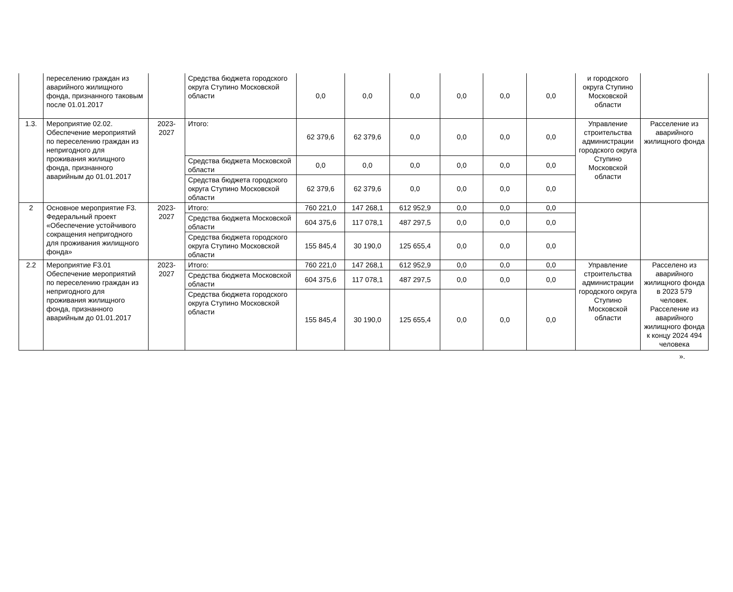| | переселению граждан из аварийного жилищного фонда, признанного таковым после 01.01.2017 | | Средства бюджета городского округа Ступино Московской области | 0,0 | 0,0 | 0,0 | 0,0 | 0,0 | 0,0 | и городского округа Ступино Московской области | |
| 1.3. | Мероприятие 02.02. Обеспечение мероприятий по переселению граждан из непригодного для проживания жилищного фонда, признанного аварийным до 01.01.2017 | 2023-2027 | Итого: | 62 379,6 | 62 379,6 | 0,0 | 0,0 | 0,0 | 0,0 | Управление строительства администрации городского округа Ступино Московской области | Расселение из аварийного жилищного фонда |
| | | | Средства бюджета Московской области | 0,0 | 0,0 | 0,0 | 0,0 | 0,0 | 0,0 | | |
| | | | Средства бюджета городского округа Ступино Московской области | 62 379,6 | 62 379,6 | 0,0 | 0,0 | 0,0 | 0,0 | | |
| 2 | Основное мероприятие F3. Федеральный проект «Обеспечение устойчивого сокращения непригодного для проживания жилищного фонда» | 2023-2027 | Итого: | 760 221,0 | 147 268,1 | 612 952,9 | 0,0 | 0,0 | 0,0 | | |
| | | | Средства бюджета Московской области | 604 375,6 | 117 078,1 | 487 297,5 | 0,0 | 0,0 | 0,0 | | |
| | | | Средства бюджета городского округа Ступино Московской области | 155 845,4 | 30 190,0 | 125 655,4 | 0,0 | 0,0 | 0,0 | | |
| 2.2 | Мероприятие F3.01 Обеспечение мероприятий по переселению граждан из непригодного для проживания жилищного фонда, признанного аварийным до 01.01.2017 | 2023-2027 | Итого: | 760 221,0 | 147 268,1 | 612 952,9 | 0,0 | 0,0 | 0,0 | Управление строительства администрации городского округа Ступино Московской области | Расселено из аварийного жилищного фонда в 2023 579 человек. Расселение из аварийного жилищного фонда к концу 2024 494 человека |
| | | | Средства бюджета Московской области | 604 375,6 | 117 078,1 | 487 297,5 | 0,0 | 0,0 | 0,0 | | |
| | | | Средства бюджета городского округа Ступино Московской области | 155 845,4 | 30 190,0 | 125 655,4 | 0,0 | 0,0 | 0,0 | | |
».